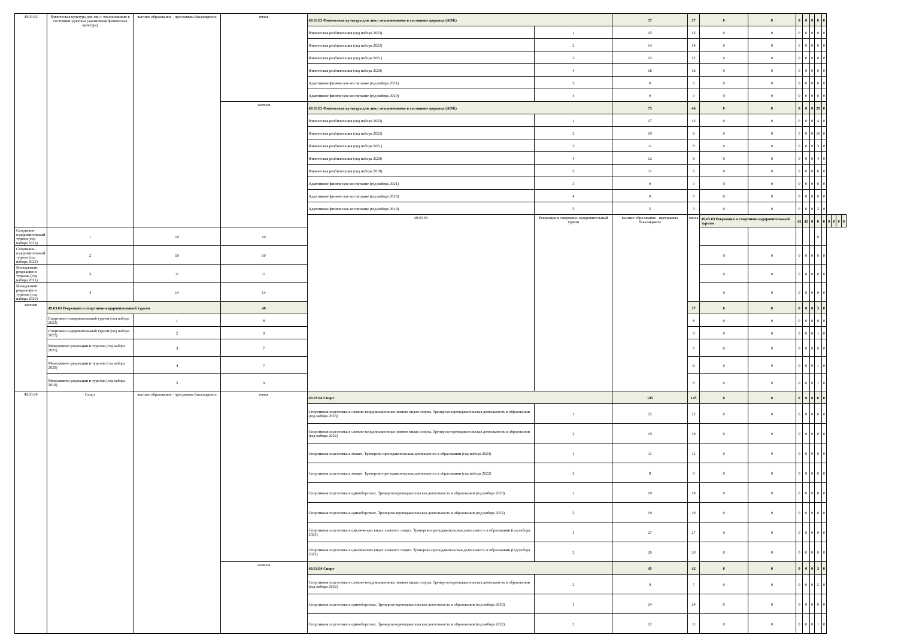| 49.03.02 | Физическая культура для лиц с отклонениями в состоянии здоровья (адаптивная физическая культура) | высшее образование - программы бакалавриата | очная | 49.03.02 Физическая культура для лиц с отклонениями в состоянии здоровья (АФК) | | 57 | 57 | 0 | 0 | 0 | 0 | 0 | 0 | 0 | | | | |
| | | | | Физическая реабилитация (год набора 2023) | 1 | 15 | 15 | 0 | 0 | 0 | 0 | 0 | 0 | 0 | | | | |
| | | | | Физическая реабилитация (год набора 2022) | 2 | 14 | 14 | 0 | 0 | 0 | 0 | 0 | 0 | 0 | | | | |
| | | | | Физическая реабилитация (год набора 2021) | 3 | 12 | 12 | 0 | 0 | 0 | 0 | 0 | 0 | 0 | | | | |
| | | | | Физическая реабилитация (год набора 2020) | 4 | 16 | 16 | 0 | 0 | 0 | 0 | 0 | 0 | 0 | | | | |
| | | | | Адаптивное физическое воспитание (год набора 2021) | 3 | 0 | 0 | 0 | 0 | 0 | 0 | 0 | 0 | 0 | | | | |
| | | | | Адаптивное физическое воспитание (год набора 2020) | 4 | 0 | 0 | 0 | 0 | 0 | 0 | 0 | 0 | 0 | | | | |
| | | | заочная | 49.03.02 Физическая культура для лиц с отклонениями в состоянии здоровья (АФК) | | 75 | 46 | 0 | 0 | 0 | 0 | 0 | 29 | 0 | | | | |
| | | | | Физическая реабилитация (год набора 2023) | 1 | 17 | 13 | 0 | 0 | 0 | 0 | 0 | 4 | 0 | | | | |
| | | | | Физическая реабилитация (год набора 2022) | 2 | 19 | 9 | 0 | 0 | 0 | 0 | 0 | 10 | 0 | | | | |
| | | | | Физическая реабилитация (год набора 2021) | 3 | 11 | 8 | 0 | 0 | 0 | 0 | 0 | 3 | 0 | | | | |
| | | | | Физическая реабилитация (год набора 2020) | 4 | 12 | 8 | 0 | 0 | 0 | 0 | 0 | 4 | 0 | | | | |
| | | | | Физическая реабилитация (год набора 2019) | 5 | 11 | 5 | 0 | 0 | 0 | 0 | 0 | 6 | 0 | | | | |
| | | | | Адаптивное физическое воспитание (год набора 2021) | 3 | 0 | 0 | 0 | 0 | 0 | 0 | 0 | 0 | 0 | | | | |
| | | | | Адаптивное физическое воспитание (год набора 2020) | 4 | 0 | 0 | 0 | 0 | 0 | 0 | 0 | 0 | 0 | | | | |
| | | | | Адаптивное физическое воспитание (год набора 2019) | 5 | 5 | 3 | 0 | 0 | 0 | 0 | 0 | 2 | 0 | | | | |
| | | | | 49.03.03 | Рекреация и спортивно-оздоровительный туризм | высшее образование - программы бакалавриата | очная | 49.03.03 Рекреация и спортивно-оздоровительный туризм | | 45 | 45 | 0 | 0 | 0 | 0 | 0 | 0 | 0 |
| Спортивно-оздоровительный туризм (год набора 2023) | 1 | 10 | 10 | | | | | | | | | | 0 | | | | | |
| Спортивно-оздоровительный туризм (год набора 2022) | 2 | 10 | 10 | | | | | 0 | 0 | 0 | 0 | 0 | 0 | 0 | | | | |
| Менеджмент рекреации и туризма (год набора 2021) | 3 | 11 | 11 | | | | | 0 | 0 | 0 | 0 | 0 | 0 | 0 | | | | |
| Менеджмент рекреации и туризма (год набора 2020) | 4 | 14 | 14 | | | | | 0 | 0 | 0 | 0 | 0 | 0 | 0 | | | | |
| заочная | 49.03.03 Рекреация и спортивно-оздоровительный туризм | | 40 | | | | 37 | 0 | 0 | 0 | 0 | 0 | 3 | 0 | | | | |
| | Спортивно-оздоровительный туризм (год набора 2023) | 1 | 8 | | | | 8 | 0 | 0 | 0 | 0 | 0 | 0 | 0 | | | | |
| | Спортивно-оздоровительный туризм (год набора 2022) | 2 | 9 | | | | 8 | 0 | 0 | 0 | 0 | 0 | 1 | 0 | | | | |
| | Менеджмент рекреации и туризма (год набора 2021) | 3 | 7 | | | | 7 | 0 | 0 | 0 | 0 | 0 | 0 | 0 | | | | |
| | Менеджмент рекреации и туризма (год набора 2020) | 4 | 7 | | | | 6 | 0 | 0 | 0 | 0 | 0 | 1 | 0 | | | | |
| | Менеджмент рекреации и туризма (год набора 2019) | 5 | 9 | | | | 8 | 0 | 0 | 0 | 0 | 0 | 1 | 0 | | | | |
| 49.03.04 | Спорт | высшее образование - программы бакалавриата | очная | 49.03.04 Спорт | | 145 | 145 | 0 | 0 | 0 | 0 | 0 | 0 | 0 | | | | |
| | | | | Спортивная подготовка в сложно-координационных зимних видах спорта. Тренерско-преподавательская деятельность в образовании (год набора 2023) | 1 | 22 | 22 | 0 | 0 | 0 | 0 | 0 | 0 | 0 | | | | |
| | | | | Спортивная подготовка в сложно-координационных зимних видах спорта. Тренерско-преподавательская деятельность в образовании (год набора 2022) | 2 | 19 | 19 | 0 | 0 | 0 | 0 | 0 | 0 | 0 | | | | |
| | | | | Спортивная подготовка в хоккее. Тренерско-преподавательская деятельность в образовании (год набора 2023) | 1 | 11 | 11 | 0 | 0 | 0 | 0 | 0 | 0 | 0 | | | | |
| | | | | Спортивная подготовка в хоккее. Тренерско-преподавательская деятельность в образовании (год набора 2022) | 2 | 8 | 8 | 0 | 0 | 0 | 0 | 0 | 0 | 0 | | | | |
| | | | | Спортивная подготовка в единоборствах. Тренерско-преподавательская деятельность в образовании (год набора 2023) | 1 | 19 | 19 | 0 | 0 | 0 | 0 | 0 | 0 | 0 | | | | |
| | | | | Спортивная подготовка в единоборствах. Тренерско-преподавательская деятельность в образовании (год набора 2022) | 2 | 19 | 19 | 0 | 0 | 0 | 0 | 0 | 0 | 0 | | | | |
| | | | | Спортивная подготовка в циклических видах лыжного спорта. Тренерско-преподавательская деятельность в образовании (год набора 2023) | 1 | 27 | 27 | 0 | 0 | 0 | 0 | 0 | 0 | 0 | | | | |
| | | | | Спортивная подготовка в циклических видах лыжного спорта. Тренерско-преподавательская деятельность в образовании (год набора 2022) | 2 | 20 | 20 | 0 | 0 | 0 | 0 | 0 | 0 | 0 | | | | |
| | | | заочная | 49.03.04 Спорт | | 45 | 42 | 0 | 0 | 0 | 0 | 0 | 3 | 0 | | | | |
| | | | | Спортивная подготовка в сложно-координационных зимних видах спорта. Тренерско-преподавательская деятельность в образовании (год набора 2022) | 2 | 9 | 7 | 0 | 0 | 0 | 0 | 0 | 2 | 0 | | | | |
| | | | | Спортивная подготовка в единоборствах. Тренерско-преподавательская деятельность в образовании (год набора 2023) | 1 | 24 | 24 | 0 | 0 | 0 | 0 | 0 | 0 | 0 | | | | |
| | | | | Спортивная подготовка в единоборствах. Тренерско-преподавательская деятельность в образовании (год набора 2022) | 2 | 12 | 11 | 0 | 0 | 0 | 0 | 0 | 1 | 0 | | | | |